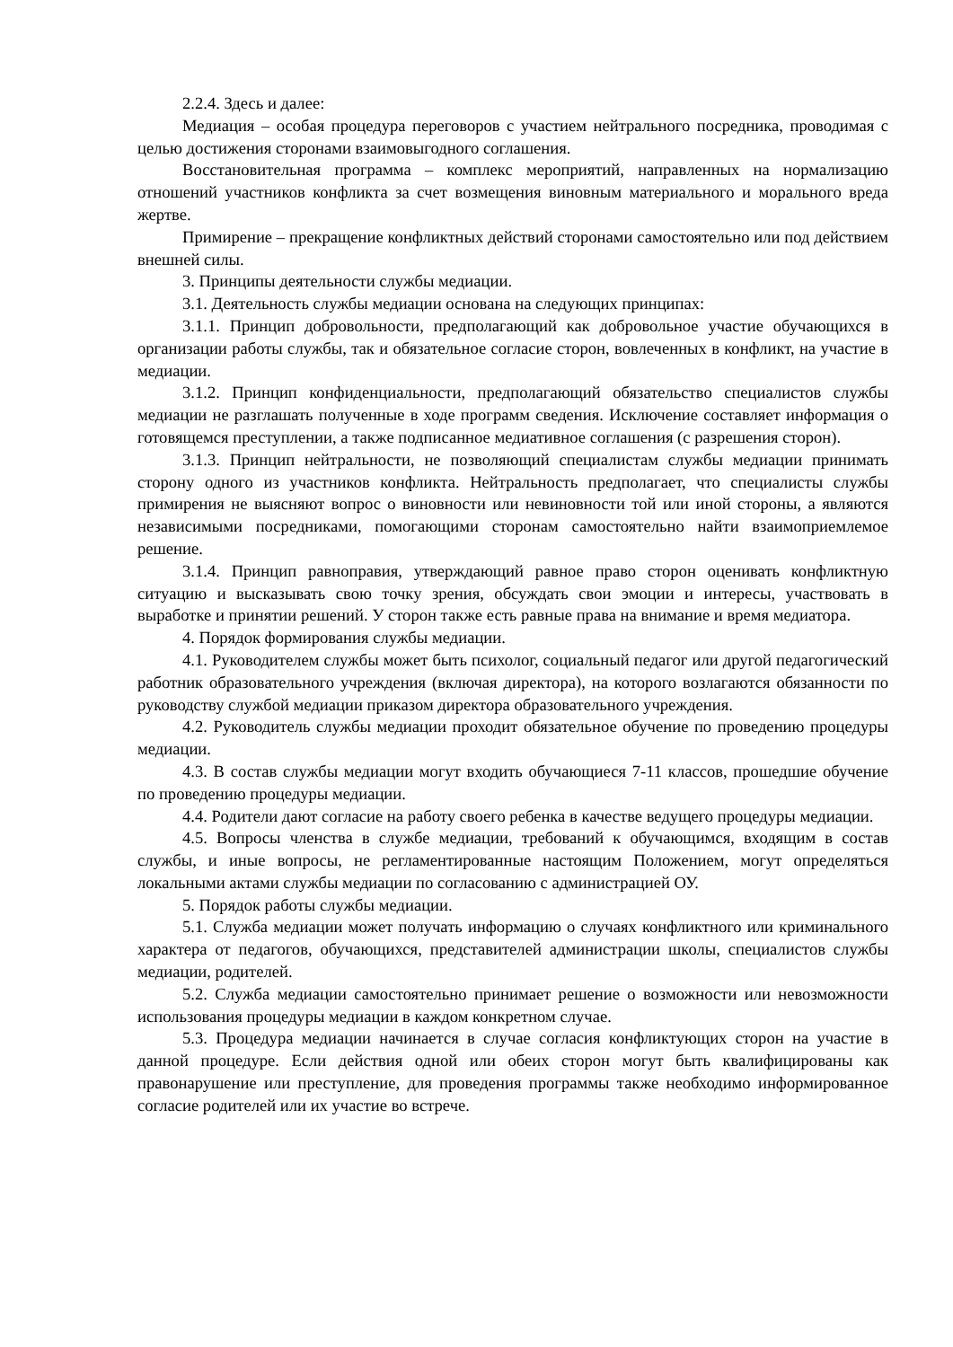2.2.4. Здесь и далее:
Медиация – особая процедура переговоров с участием нейтрального посредника, проводимая с целью достижения сторонами взаимовыгодного соглашения.
Восстановительная программа – комплекс мероприятий, направленных на нормализацию отношений участников конфликта за счет возмещения виновным материального и морального вреда жертве.
Примирение – прекращение конфликтных действий сторонами самостоятельно или под действием внешней силы.
3. Принципы деятельности службы медиации.
3.1. Деятельность службы медиации основана на следующих принципах:
3.1.1. Принцип добровольности, предполагающий как добровольное участие обучающихся в организации работы службы, так и обязательное согласие сторон, вовлеченных в конфликт, на участие в медиации.
3.1.2. Принцип конфиденциальности, предполагающий обязательство специалистов службы медиации не разглашать полученные в ходе программ сведения. Исключение составляет информация о готовящемся преступлении, а также подписанное медиативное соглашения (с разрешения сторон).
3.1.3. Принцип нейтральности, не позволяющий специалистам службы медиации принимать сторону одного из участников конфликта. Нейтральность предполагает, что специалисты службы примирения не выясняют вопрос о виновности или невиновности той или иной стороны, а являются независимыми посредниками, помогающими сторонам самостоятельно найти взаимоприемлемое решение.
3.1.4. Принцип равноправия, утверждающий равное право сторон оценивать конфликтную ситуацию и высказывать свою точку зрения, обсуждать свои эмоции и интересы, участвовать в выработке и принятии решений. У сторон также есть равные права на внимание и время медиатора.
4. Порядок формирования службы медиации.
4.1. Руководителем службы может быть психолог, социальный педагог или другой педагогический работник образовательного учреждения (включая директора), на которого возлагаются обязанности по руководству службой медиации приказом директора образовательного учреждения.
4.2. Руководитель службы медиации проходит обязательное обучение по проведению процедуры медиации.
4.3. В состав службы медиации могут входить обучающиеся 7-11 классов, прошедшие обучение по проведению процедуры медиации.
4.4. Родители дают согласие на работу своего ребенка в качестве ведущего процедуры медиации.
4.5. Вопросы членства в службе медиации, требований к обучающимся, входящим в состав службы, и иные вопросы, не регламентированные настоящим Положением, могут определяться локальными актами службы медиации по согласованию с администрацией ОУ.
5. Порядок работы службы медиации.
5.1. Служба медиации может получать информацию о случаях конфликтного или криминального характера от педагогов, обучающихся, представителей администрации школы, специалистов службы медиации, родителей.
5.2. Служба медиации самостоятельно принимает решение о возможности или невозможности использования процедуры медиации в каждом конкретном случае.
5.3. Процедура медиации начинается в случае согласия конфликтующих сторон на участие в данной процедуре. Если действия одной или обеих сторон могут быть квалифицированы как правонарушение или преступление, для проведения программы также необходимо информированное согласие родителей или их участие во встрече.